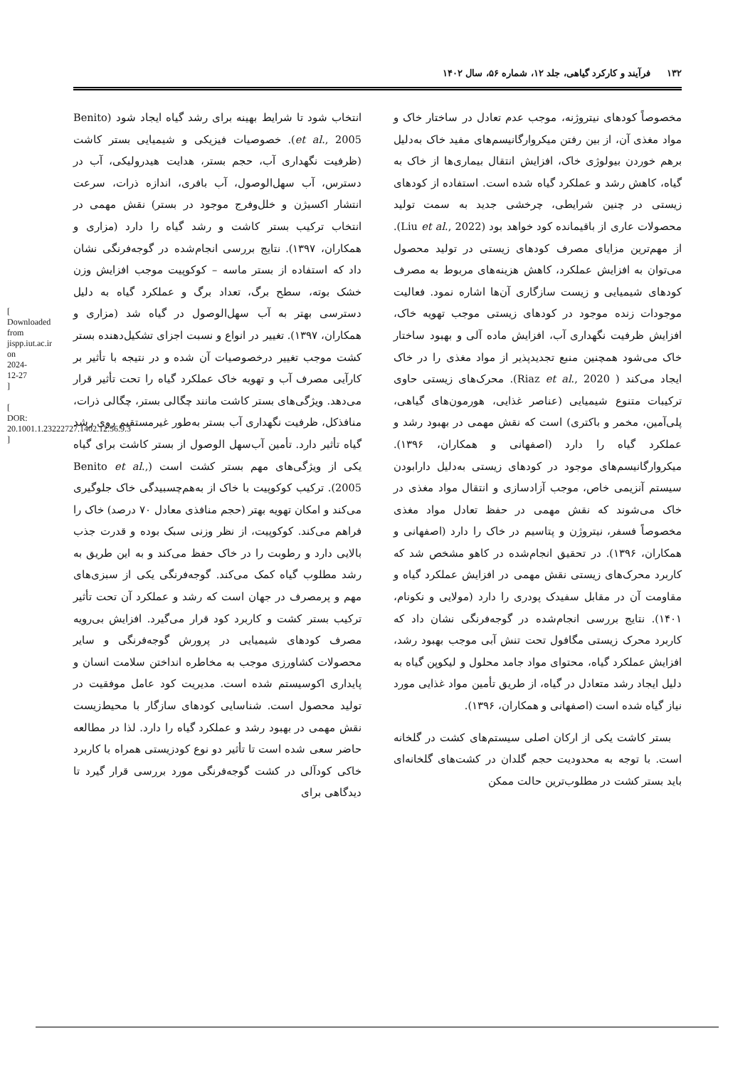۱۳۲ فرآیند و کارکرد گیاهی، جلد ۱۲، شماره ۵۶، سال ۱۴۰۲
مخصوصاً کودهای نیتروژنه، موجب عدم تعادل در ساختار خاک و مواد مغذی آن، از بین رفتن میکروارگانیسم‌های مفید خاک به‌دلیل برهم خوردن بیولوژی خاک، افزایش انتقال بیماری‌ها از خاک به گیاه، کاهش رشد و عملکرد گیاه شده است. استفاده از کودهای زیستی در چنین شرایطی، چرخشی جدید به سمت تولید محصولات عاری از باقیمانده کود خواهد بود (Liu et al., 2022). از مهم‌ترین مزایای مصرف کودهای زیستی در تولید محصول می‌توان به افزایش عملکرد، کاهش هزینه‌های مربوط به مصرف کودهای شیمیایی و زیست سازگاری آن‌ها اشاره نمود. فعالیت موجودات زنده موجود در کودهای زیستی موجب تهویه خاک، افزایش ظرفیت نگهداری آب، افزایش ماده آلی و بهبود ساختار خاک می‌شود همچنین منبع تجدیدپذیر از مواد مغذی را در خاک ایجاد می‌کند ( Riaz et al., 2020). محرک‌های زیستی حاوی ترکیبات متنوع شیمیایی (عناصر غذایی، هورمون‌های گیاهی، پلی‌آمین، مخمر و باکتری) است که نقش مهمی در بهبود رشد و عملکرد گیاه را دارد (اصفهانی و همکاران، ۱۳۹۶). میکروارگانیسم‌های موجود در کودهای زیستی به‌دلیل دارابودن سیستم آنزیمی خاص، موجب آزادسازی و انتقال مواد مغذی در خاک می‌شوند که نقش مهمی در حفظ تعادل مواد مغذی مخصوصاً فسفر، نیتروژن و پتاسیم در خاک را دارد (اصفهانی و همکاران، ۱۳۹۶). در تحقیق انجام‌شده در کاهو مشخص شد که کاربرد محرک‌های زیستی نقش مهمی در افزایش عملکرد گیاه و مقاومت آن در مقابل سفیدک پودری را دارد (مولایی و نکونام، ۱۴۰۱). نتایج بررسی انجام‌شده در گوجه‌فرنگی نشان داد که کاربرد محرک زیستی مگافول تحت تنش آبی موجب بهبود رشد، افزایش عملکرد گیاه، محتوای مواد جامد محلول و لیکوپن گیاه به دلیل ایجاد رشد متعادل در گیاه، از طریق تأمین مواد غذایی مورد نیاز گیاه شده است (اصفهانی و همکاران، ۱۳۹۶).
بستر کاشت یکی از ارکان اصلی سیستم‌های کشت در گلخانه است. با توجه به محدودیت حجم گلدان در کشت‌های گلخانه‌ای باید بستر کشت در مطلوب‌ترین حالت ممکن
انتخاب شود تا شرایط بهینه برای رشد گیاه ایجاد شود (Benito et al., 2005). خصوصیات فیزیکی و شیمیایی بستر کاشت (ظرفیت نگهداری آب، حجم بستر، هدایت هیدرولیکی، آب در دسترس، آب سهل‌الوصول، آب بافری، اندازه ذرات، سرعت انتشار اکسیژن و خلل‌وفرج موجود در بستر) نقش مهمی در انتخاب ترکیب بستر کاشت و رشد گیاه را دارد (مزاری و همکاران، ۱۳۹۷). نتایج بررسی انجام‌شده در گوجه‌فرنگی نشان داد که استفاده از بستر ماسه – کوکوپیت موجب افزایش وزن خشک بوته، سطح برگ، تعداد برگ و عملکرد گیاه به دلیل دسترسی بهتر به آب سهل‌الوصول در گیاه شد (مزاری و همکاران، ۱۳۹۷). تغییر در انواع و نسبت اجزای تشکیل‌دهنده بستر کشت موجب تغییر درخصوصیات آن شده و در نتیجه با تأثیر بر کارآیی مصرف آب و تهویه خاک عملکرد گیاه را تحت تأثیر قرار می‌دهد. ویژگی‌های بستر کاشت مانند چگالی بستر، چگالی ذرات، منافذکل، ظرفیت نگهداری آب بستر به‌طور غیرمستقیم روی رشد گیاه تأثیر دارد. تأمین آب‌سهل الوصول از بستر کاشت برای گیاه یکی از ویژگی‌های مهم بستر کشت است (Benito et al., 2005). ترکیب کوکوپیت با خاک از به‌هم‌چسبیدگی خاک جلوگیری می‌کند و امکان تهویه بهتر (حجم منافذی معادل ۷۰ درصد) خاک را فراهم می‌کند. کوکوپیت، از نظر وزنی سبک بوده و قدرت جذب بالایی دارد و رطوبت را در خاک حفظ می‌کند و به این طریق به رشد مطلوب گیاه کمک می‌کند. گوجه‌فرنگی یکی از سبزی‌های مهم و پرمصرف در جهان است که رشد و عملکرد آن تحت تأثیر ترکیب بستر کشت و کاربرد کود قرار می‌گیرد. افزایش بی‌رویه مصرف کودهای شیمیایی در پرورش گوجه‌فرنگی و سایر محصولات کشاورزی موجب به مخاطره انداختن سلامت انسان و پایداری اکوسیستم شده است. مدیریت کود عامل موفقیت در تولید محصول است. شناسایی کودهای سازگار با محیط‌زیست نقش مهمی در بهبود رشد و عملکرد گیاه را دارد. لذا در مطالعه حاضر سعی شده است تا تأثیر دو نوع کودزیستی همراه با کاربرد خاکی کودآلی در کشت گوجه‌فرنگی مورد بررسی قرار گیرد تا دیدگاهی برای
[ Downloaded from jispp.iut.ac.ir on 2024-12-27 ]
[ DOR: 20.1001.1.23222727.1402.12.56.9.3 ]